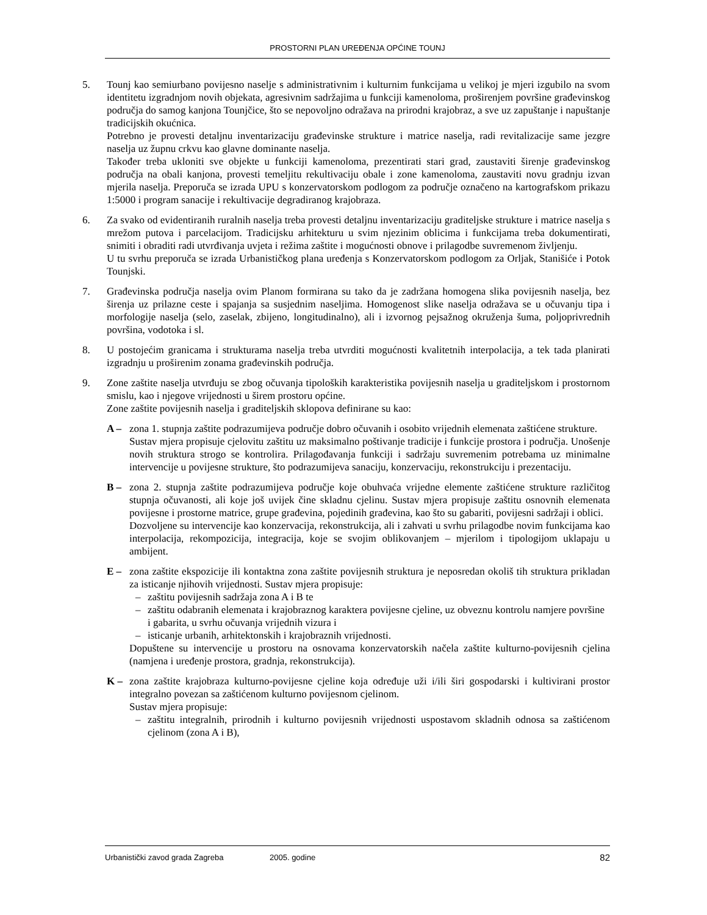PROSTORNI PLAN UREĐENJA OPĆINE TOUNJ
5. Tounj kao semiurbano povijesno naselje s administrativnim i kulturnim funkcijama u velikoj je mjeri izgubilo na svom identitetu izgradnjom novih objekata, agresivnim sadržajima u funkciji kamenoloma, proširenjem površine građevinskog područja do samog kanjona Tounjčice, što se nepovoljno odražava na prirodni krajobraz, a sve uz zapuštanje i napuštanje tradicijskih okućnica.
Potrebno je provesti detaljnu inventarizaciju građevinske strukture i matrice naselja, radi revitalizacije same jezgre naselja uz župnu crkvu kao glavne dominante naselja.
Također treba ukloniti sve objekte u funkciji kamenoloma, prezentirati stari grad, zaustaviti širenje građevinskog područja na obali kanjona, provesti temeljitu rekultivaciju obale i zone kamenoloma, zaustaviti novu gradnju izvan mjerila naselja. Preporuča se izrada UPU s konzervatorskom podlogom za područje označeno na kartografskom prikazu 1:5000 i program sanacije i rekultivacije degradiranog krajobraza.
6. Za svako od evidentiranih ruralnih naselja treba provesti detaljnu inventarizaciju graditeljske strukture i matrice naselja s mrežom putova i parcelacijom. Tradicijsku arhitekturu u svim njezinim oblicima i funkcijama treba dokumentirati, snimiti i obraditi radi utvrđivanja uvjeta i režima zaštite i mogućnosti obnove i prilagodbe suvremenom življenju.
U tu svrhu preporuča se izrada Urbanističkog plana uređenja s Konzervatorskom podlogom za Orljak, Stanišiće i Potok Tounjski.
7. Građevinska područja naselja ovim Planom formirana su tako da je zadržana homogena slika povijesnih naselja, bez širenja uz prilazne ceste i spajanja sa susjednim naseljima. Homogenost slike naselja odražava se u očuvanju tipa i morfologije naselja (selo, zaselak, zbijeno, longitudinalno), ali i izvornog pejsažnog okruženja šuma, poljoprivrednih površina, vodotoka i sl.
8. U postojećim granicama i strukturama naselja treba utvrditi mogućnosti kvalitetnih interpolacija, a tek tada planirati izgradnju u proširenim zonama građevinskih područja.
9. Zone zaštite naselja utvrđuju se zbog očuvanja tipoloških karakteristika povijesnih naselja u graditeljskom i prostornom smislu, kao i njegove vrijednosti u širem prostoru općine.
Zone zaštite povijesnih naselja i graditeljskih sklopova definirane su kao:
A – zona 1. stupnja zaštite podrazumijeva područje dobro očuvanih i osobito vrijednih elemenata zaštićene strukture.
Sustav mjera propisuje cjelovitu zaštitu uz maksimalno poštivanje tradicije i funkcije prostora i područja. Unošenje novih struktura strogo se kontrolira. Prilagođavanja funkciji i sadržaju suvremenim potrebama uz minimalne intervencije u povijesne strukture, što podrazumijeva sanaciju, konzervaciju, rekonstrukciju i prezentaciju.
B – zona 2. stupnja zaštite podrazumijeva područje koje obuhvaća vrijedne elemente zaštićene strukture različitog stupnja očuvanosti, ali koje još uvijek čine skladnu cjelinu. Sustav mjera propisuje zaštitu osnovnih elemenata povijesne i prostorne matrice, grupe građevina, pojedinih građevina, kao što su gabariti, povijesni sadržaji i oblici.
Dozvoljene su intervencije kao konzervacija, rekonstrukcija, ali i zahvati u svrhu prilagodbe novim funkcijama kao interpolacija, rekompozicija, integracija, koje se svojim oblikovanjem – mjerilom i tipologijom uklapaju u ambijent.
E – zona zaštite ekspozicije ili kontaktna zona zaštite povijesnih struktura je neposredan okoliš tih struktura prikladan za isticanje njihovih vrijednosti. Sustav mjera propisuje:
– zaštitu povijesnih sadržaja zona A i B te
– zaštitu odabranih elemenata i krajobraznog karaktera povijesne cjeline, uz obveznu kontrolu namjere površine i gabarita, u svrhu očuvanja vrijednih vizura i
– isticanje urbanih, arhitektonskih i krajobraznih vrijednosti.
Dopuštene su intervencije u prostoru na osnovama konzervatorskih načela zaštite kulturno-povijesnih cjelina (namjena i uređenje prostora, gradnja, rekonstrukcija).
K – zona zaštite krajobraza kulturno-povijesne cjeline koja određuje uži i/ili širi gospodarski i kultivirani prostor integralno povezan sa zaštićenom kulturno povijesnom cjelinom.
Sustav mjera propisuje:
– zaštitu integralnih, prirodnih i kulturno povijesnih vrijednosti uspostavom skladnih odnosa sa zaštićenom cjelinom (zona A i B),
Urbanistički zavod grada Zagreba 2005. godine 82